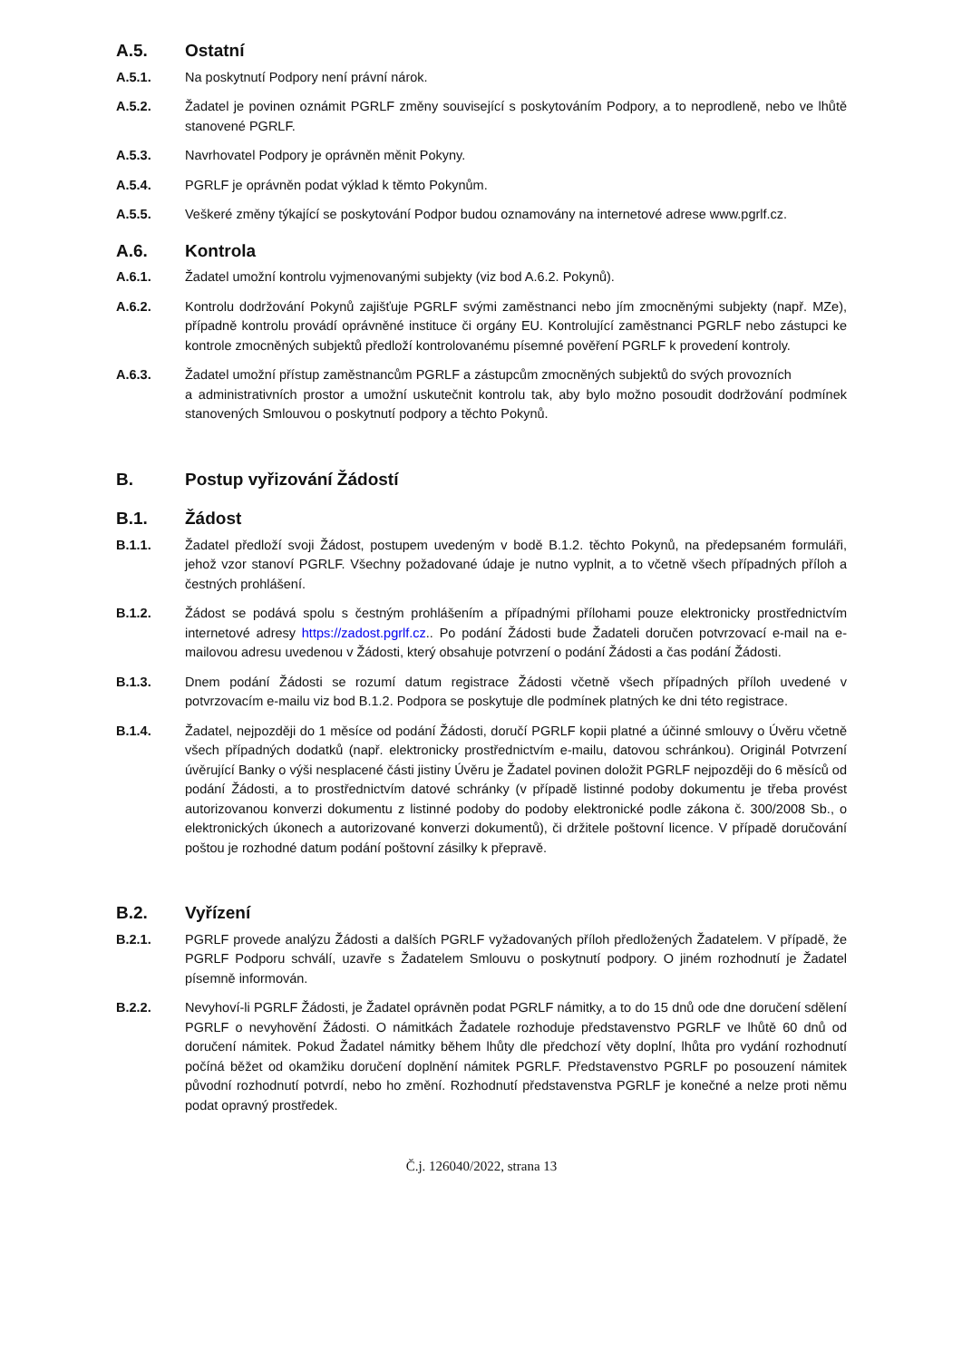A.5. Ostatní
A.5.1. Na poskytnutí Podpory není právní nárok.
A.5.2. Žadatel je povinen oznámit PGRLF změny související s poskytováním Podpory, a to neprodleně, nebo ve lhůtě stanovené PGRLF.
A.5.3. Navrhovatel Podpory je oprávněn měnit Pokyny.
A.5.4. PGRLF je oprávněn podat výklad k těmto Pokynům.
A.5.5. Veškeré změny týkající se poskytování Podpor budou oznamovány na internetové adrese www.pgrlf.cz.
A.6. Kontrola
A.6.1. Žadatel umožní kontrolu vyjmenovanými subjekty (viz bod A.6.2. Pokynů).
A.6.2. Kontrolu dodržování Pokynů zajišťuje PGRLF svými zaměstnanci nebo jím zmocněnými subjekty (např. MZe), případně kontrolu provádí oprávněné instituce či orgány EU. Kontrolující zaměstnanci PGRLF nebo zástupci ke kontrole zmocněných subjektů předloží kontrolovanému písemné pověření PGRLF k provedení kontroly.
A.6.3. Žadatel umožní přístup zaměstnancům PGRLF a zástupcům zmocněných subjektů do svých provozních
a administrativních prostor a umožní uskutečnit kontrolu tak, aby bylo možno posoudit dodržování podmínek stanovených Smlouvou o poskytnutí podpory a těchto Pokynů.
B. Postup vyřizování Žádostí
B.1. Žádost
B.1.1. Žadatel předloží svoji Žádost, postupem uvedeným v bodě B.1.2. těchto Pokynů, na předepsaném formuláři, jehož vzor stanoví PGRLF. Všechny požadované údaje je nutno vyplnit, a to včetně všech případných příloh a čestných prohlášení.
B.1.2. Žádost se podává spolu s čestným prohlášením a případnými přílohami pouze elektronicky prostřednictvím internetové adresy https://zadost.pgrlf.cz.. Po podání Žádosti bude Žadateli doručen potvrzovací e-mail na e-mailovou adresu uvedenou v Žádosti, který obsahuje potvrzení o podání Žádosti a čas podání Žádosti.
B.1.3. Dnem podání Žádosti se rozumí datum registrace Žádosti včetně všech případných příloh uvedené v potvrzovacím e-mailu viz bod B.1.2. Podpora se poskytuje dle podmínek platných ke dni této registrace.
B.1.4. Žadatel, nejpozději do 1 měsíce od podání Žádosti, doručí PGRLF kopii platné a účinné smlouvy o Úvěru včetně všech případných dodatků (např. elektronicky prostřednictvím e-mailu, datovou schránkou). Originál Potvrzení úvěrující Banky o výši nesplacené části jistiny Úvěru je Žadatel povinen doložit PGRLF nejpozději do 6 měsíců od podání Žádosti, a to prostřednictvím datové schránky (v případě listinné podoby dokumentu je třeba provést autorizovanou konverzi dokumentu z listinné podoby do podoby elektronické podle zákona č. 300/2008 Sb., o elektronických úkonech a autorizované konverzi dokumentů), či držitele poštovní licence. V případě doručování poštou je rozhodné datum podání poštovní zásilky k přepravě.
B.2. Vyřízení
B.2.1. PGRLF provede analýzu Žádosti a dalších PGRLF vyžadovaných příloh předložených Žadatelem. V případě, že PGRLF Podporu schválí, uzavře s Žadatelem Smlouvu o poskytnutí podpory. O jiném rozhodnutí je Žadatel písemně informován.
B.2.2. Nevyhoví-li PGRLF Žádosti, je Žadatel oprávněn podat PGRLF námitky, a to do 15 dnů ode dne doručení sdělení PGRLF o nevyhovění Žádosti. O námitkách Žadatele rozhoduje představenstvo PGRLF ve lhůtě 60 dnů od doručení námitek. Pokud Žadatel námitky během lhůty dle předchozí věty doplní, lhůta pro vydání rozhodnutí počíná běžet od okamžiku doručení doplnění námitek PGRLF. Představenstvo PGRLF po posouzení námitek původní rozhodnutí potvrdí, nebo ho změní. Rozhodnutí představenstva PGRLF je konečné a nelze proti němu podat opravný prostředek.
Č.j. 126040/2022, strana 13